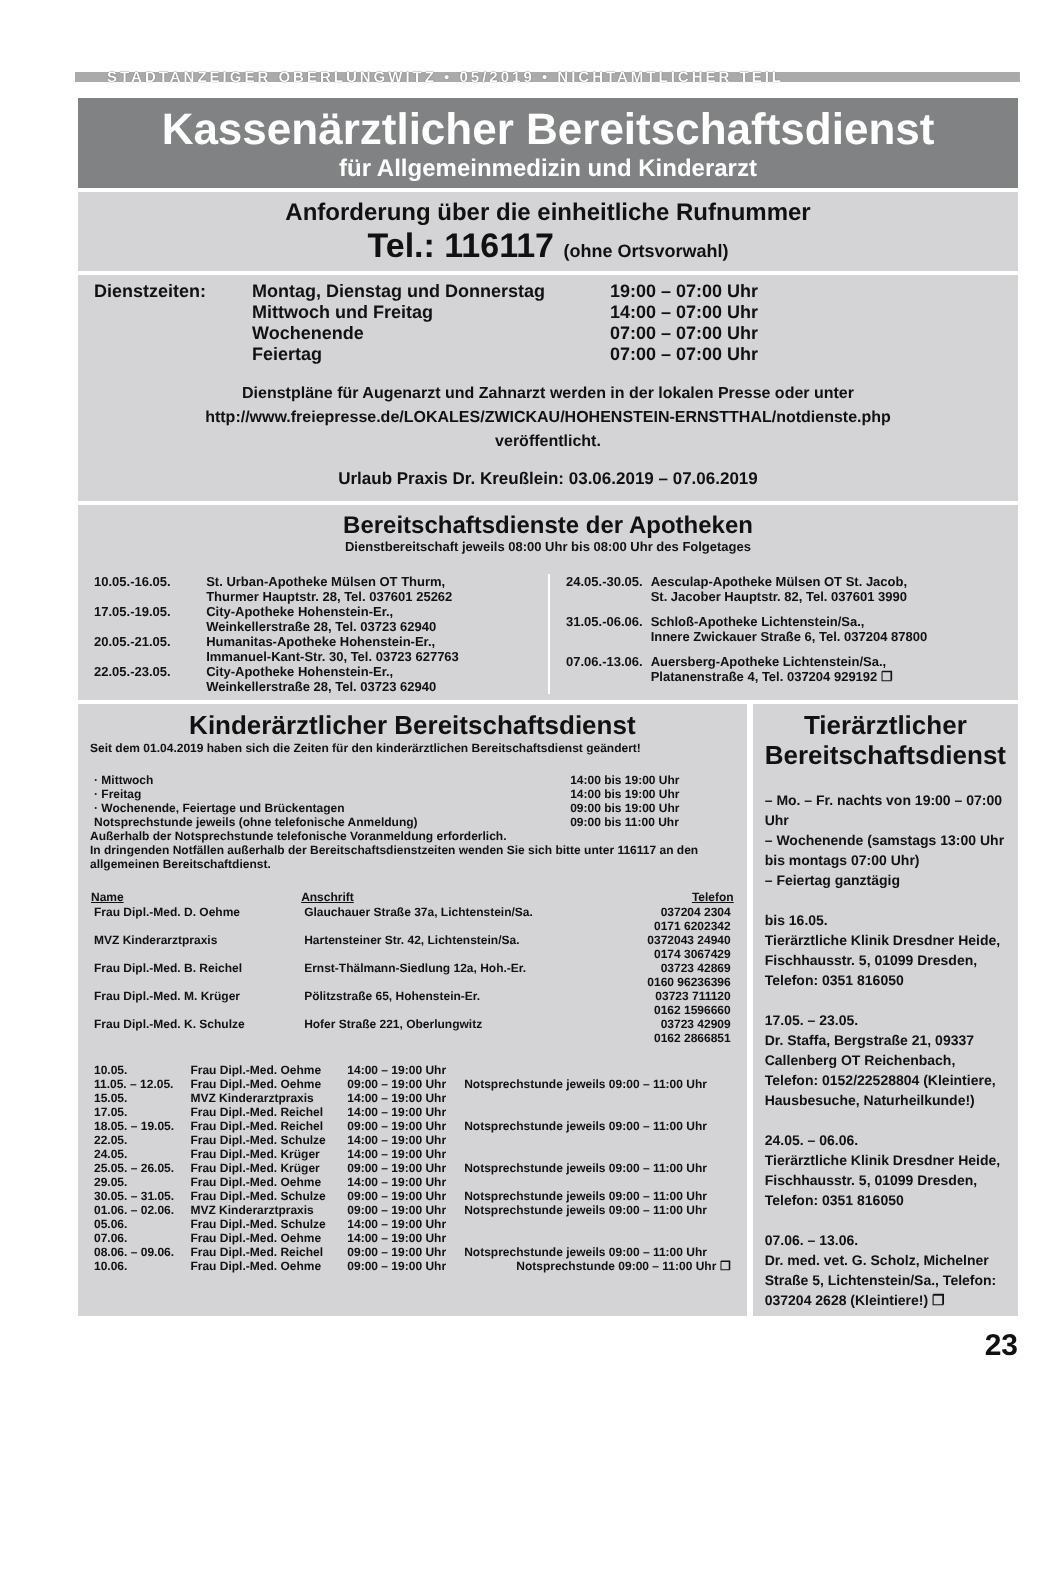STADTANZEIGER OBERLUNGWITZ • 05/2019 • NICHTAMTLICHER TEIL
Kassenärztlicher Bereitschaftsdienst
für Allgemeinmedizin und Kinderarzt
Anforderung über die einheitliche Rufnummer
Tel.: 116117 (ohne Ortsvorwahl)
| Dienstzeiten: | Montag, Dienstag und Donnerstag | 19:00 – 07:00 Uhr |
| | Mittwoch und Freitag | 14:00 – 07:00 Uhr |
| | Wochenende | 07:00 – 07:00 Uhr |
| | Feiertag | 07:00 – 07:00 Uhr |
Dienstpläne für Augenarzt und Zahnarzt werden in der lokalen Presse oder unter
http://www.freiepresse.de/LOKALES/ZWICKAU/HOHENSTEIN-ERNSTTHAL/notdienste.php
veröffentlicht.
Urlaub Praxis Dr. Kreußlein: 03.06.2019 – 07.06.2019
Bereitschaftsdienste der Apotheken
Dienstbereitschaft jeweils 08:00 Uhr bis 08:00 Uhr des Folgetages
| 10.05.-16.05. | St. Urban-Apotheke Mülsen OT Thurm, Thurmer Hauptstr. 28, Tel. 037601 25262 |
| 17.05.-19.05. | City-Apotheke Hohenstein-Er., Weinkellerstraße 28, Tel. 03723 62940 |
| 20.05.-21.05. | Humanitas-Apotheke Hohenstein-Er., Immanuel-Kant-Str. 30, Tel. 03723 627763 |
| 22.05.-23.05. | City-Apotheke Hohenstein-Er., Weinkellerstraße 28, Tel. 03723 62940 |
| 24.05.-30.05. | Aesculap-Apotheke Mülsen OT St. Jacob, St. Jacober Hauptstr. 82, Tel. 037601 3990 |
| 31.05.-06.06. | Schloß-Apotheke Lichtenstein/Sa., Innere Zwickauer Straße 6, Tel. 037204 87800 |
| 07.06.-13.06. | Auersberg-Apotheke Lichtenstein/Sa., Platanenstraße 4, Tel. 037204 929192 ❐ |
Kinderärztlicher Bereitschaftsdienst
Seit dem 01.04.2019 haben sich die Zeiten für den kinderärztlichen Bereitschaftsdienst geändert!
| · Mittwoch | 14:00 bis 19:00 Uhr |
| · Freitag | 14:00 bis 19:00 Uhr |
| · Wochenende, Feiertage und Brückentagen | 09:00 bis 19:00 Uhr |
| Notsprechstunde jeweils (ohne telefonische Anmeldung) | 09:00 bis 11:00 Uhr |
Außerhalb der Notsprechstunde telefonische Voranmeldung erforderlich.
In dringenden Notfällen außerhalb der Bereitschaftsdienstzeiten wenden Sie sich bitte unter 116117 an den allgemeinen Bereitschaftdienst.
| Name | Anschrift | Telefon |
| --- | --- | --- |
| Frau Dipl.-Med. D. Oehme | Glauchauer Straße 37a, Lichtenstein/Sa. | 037204 2304 0171 6202342 |
| MVZ Kinderarztpraxis | Hartensteiner Str. 42, Lichtenstein/Sa. | 0372043 24940 0174 3067429 |
| Frau Dipl.-Med. B. Reichel | Ernst-Thälmann-Siedlung 12a, Hoh.-Er. | 03723 42869 0160 96236396 |
| Frau Dipl.-Med. M. Krüger | Pölitzstraße 65, Hohenstein-Er. | 03723 711120 0162 1596660 |
| Frau Dipl.-Med. K. Schulze | Hofer Straße 221, Oberlungwitz | 03723 42909 0162 2866851 |
| 10.05. | Frau Dipl.-Med. Oehme | 14:00 – 19:00 Uhr | |
| 11.05. – 12.05. | Frau Dipl.-Med. Oehme | 09:00 – 19:00 Uhr | Notsprechstunde jeweils 09:00 – 11:00 Uhr |
| 15.05. | MVZ Kinderarztpraxis | 14:00 – 19:00 Uhr | |
| 17.05. | Frau Dipl.-Med. Reichel | 14:00 – 19:00 Uhr | |
| 18.05. – 19.05. | Frau Dipl.-Med. Reichel | 09:00 – 19:00 Uhr | Notsprechstunde jeweils 09:00 – 11:00 Uhr |
| 22.05. | Frau Dipl.-Med. Schulze | 14:00 – 19:00 Uhr | |
| 24.05. | Frau Dipl.-Med. Krüger | 14:00 – 19:00 Uhr | |
| 25.05. – 26.05. | Frau Dipl.-Med. Krüger | 09:00 – 19:00 Uhr | Notsprechstunde jeweils 09:00 – 11:00 Uhr |
| 29.05. | Frau Dipl.-Med. Oehme | 14:00 – 19:00 Uhr | |
| 30.05. – 31.05. | Frau Dipl.-Med. Schulze | 09:00 – 19:00 Uhr | Notsprechstunde jeweils 09:00 – 11:00 Uhr |
| 01.06. – 02.06. | MVZ Kinderarztpraxis | 09:00 – 19:00 Uhr | Notsprechstunde jeweils 09:00 – 11:00 Uhr |
| 05.06. | Frau Dipl.-Med. Schulze | 14:00 – 19:00 Uhr | |
| 07.06. | Frau Dipl.-Med. Oehme | 14:00 – 19:00 Uhr | |
| 08.06. – 09.06. | Frau Dipl.-Med. Reichel | 09:00 – 19:00 Uhr | Notsprechstunde jeweils 09:00 – 11:00 Uhr |
| 10.06. | Frau Dipl.-Med. Oehme | 09:00 – 19:00 Uhr | Notsprechstunde 09:00 – 11:00 Uhr ❐ |
Tierärztlicher Bereitschaftsdienst
– Mo. – Fr. nachts von 19:00 – 07:00 Uhr
– Wochenende (samstags 13:00 Uhr bis montags 07:00 Uhr)
– Feiertag ganztägig
bis 16.05.
Tierärztliche Klinik Dresdner Heide, Fischhausstr. 5, 01099 Dresden, Telefon: 0351 816050
17.05. – 23.05.
Dr. Staffa, Bergstraße 21, 09337 Callenberg OT Reichenbach, Telefon: 0152/22528804 (Kleintiere, Hausbesuche, Naturheilkunde!)
24.05. – 06.06.
Tierärztliche Klinik Dresdner Heide, Fischhausstr. 5, 01099 Dresden, Telefon: 0351 816050
07.06. – 13.06.
Dr. med. vet. G. Scholz, Michelner Straße 5, Lichtenstein/Sa., Telefon: 037204 2628 (Kleintiere!) ❐
23